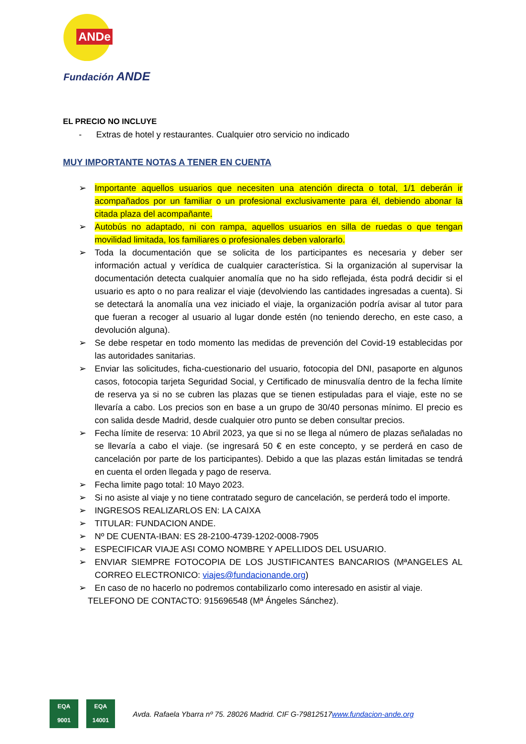ANDe
Fundación ANDE
EL PRECIO NO INCLUYE
- Extras de hotel y restaurantes. Cualquier otro servicio no indicado
MUY IMPORTANTE NOTAS A TENER EN CUENTA
Importante aquellos usuarios que necesiten una atención directa o total, 1/1 deberán ir acompañados por un familiar o un profesional exclusivamente para él, debiendo abonar la citada plaza del acompañante.
Autobús no adaptado, ni con rampa, aquellos usuarios en silla de ruedas o que tengan movilidad limitada, los familiares o profesionales deben valorarlo.
Toda la documentación que se solicita de los participantes es necesaria y deber ser información actual y verídica de cualquier característica. Si la organización al supervisar la documentación detecta cualquier anomalía que no ha sido reflejada, ésta podrá decidir si el usuario es apto o no para realizar el viaje (devolviendo las cantidades ingresadas a cuenta). Si se detectará la anomalía una vez iniciado el viaje, la organización podría avisar al tutor para que fueran a recoger al usuario al lugar donde estén (no teniendo derecho, en este caso, a devolución alguna).
Se debe respetar en todo momento las medidas de prevención del Covid-19 establecidas por las autoridades sanitarias.
Enviar las solicitudes, ficha-cuestionario del usuario, fotocopia del DNI, pasaporte en algunos casos, fotocopia tarjeta Seguridad Social, y Certificado de minusvalía dentro de la fecha límite de reserva ya si no se cubren las plazas que se tienen estipuladas para el viaje, este no se llevaría a cabo. Los precios son en base a un grupo de 30/40 personas mínimo. El precio es con salida desde Madrid, desde cualquier otro punto se deben consultar precios.
Fecha límite de reserva: 10 Abril 2023, ya que si no se llega al número de plazas señaladas no se llevaría a cabo el viaje. (se ingresará 50 € en este concepto, y se perderá en caso de cancelación por parte de los participantes). Debido a que las plazas están limitadas se tendrá en cuenta el orden llegada y pago de reserva.
Fecha limite pago total: 10 Mayo 2023.
Si no asiste al viaje y no tiene contratado seguro de cancelación, se perderá todo el importe.
INGRESOS REALIZARLOS EN: LA CAIXA
TITULAR: FUNDACION ANDE.
Nº DE CUENTA-IBAN: ES 28-2100-4739-1202-0008-7905
ESPECIFICAR VIAJE ASI COMO NOMBRE Y APELLIDOS DEL USUARIO.
ENVIAR SIEMPRE FOTOCOPIA DE LOS JUSTIFICANTES BANCARIOS (MªANGELES AL CORREO ELECTRONICO: viajes@fundacionande.org)
En caso de no hacerlo no podremos contabilizarlo como interesado en asistir al viaje.
TELEFONO DE CONTACTO: 915696548 (Mª Ángeles Sánchez).
EQA
9001
EQA
14001
Avda. Rafaela Ybarra nº 75. 28026 Madrid. CIF G-79812517www.fundacion-ande.org